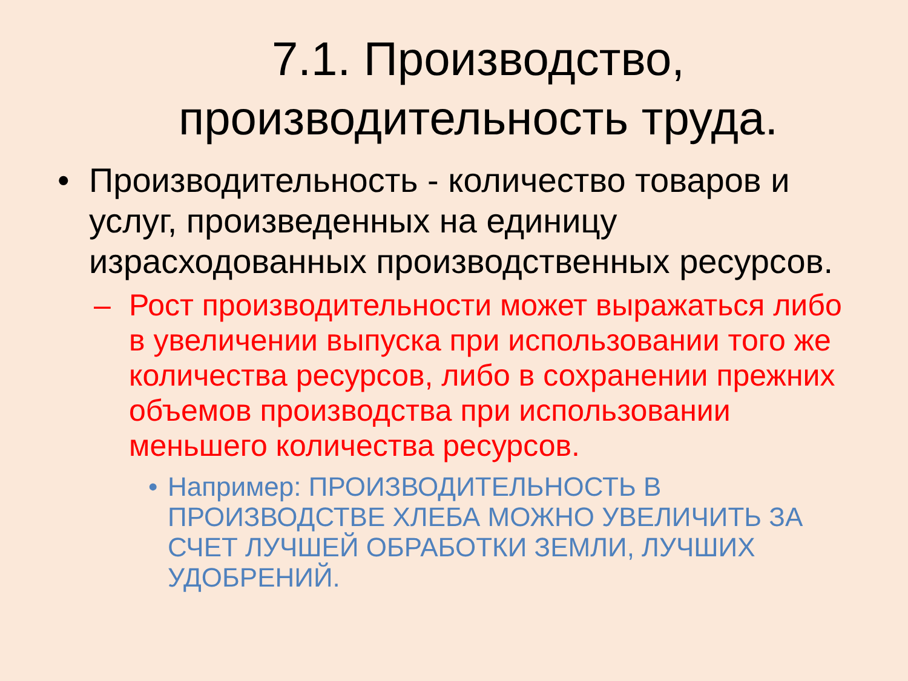7.1. Производство, производительность труда.
• Производительность - количество товаров и услуг, произведенных на единицу израсходованных производственных ресурсов.
– Рост производительности может выражаться либо в увеличении выпуска при использовании того же количества ресурсов, либо в сохранении прежних объемов производства при использовании меньшего количества ресурсов.
• Например: ПРОИЗВОДИТЕЛЬНОСТЬ В ПРОИЗВОДСТВЕ ХЛЕБА МОЖНО УВЕЛИЧИТЬ ЗА СЧЕТ ЛУЧШЕЙ ОБРАБОТКИ ЗЕМЛИ, ЛУЧШИХ УДОБРЕНИЙ.